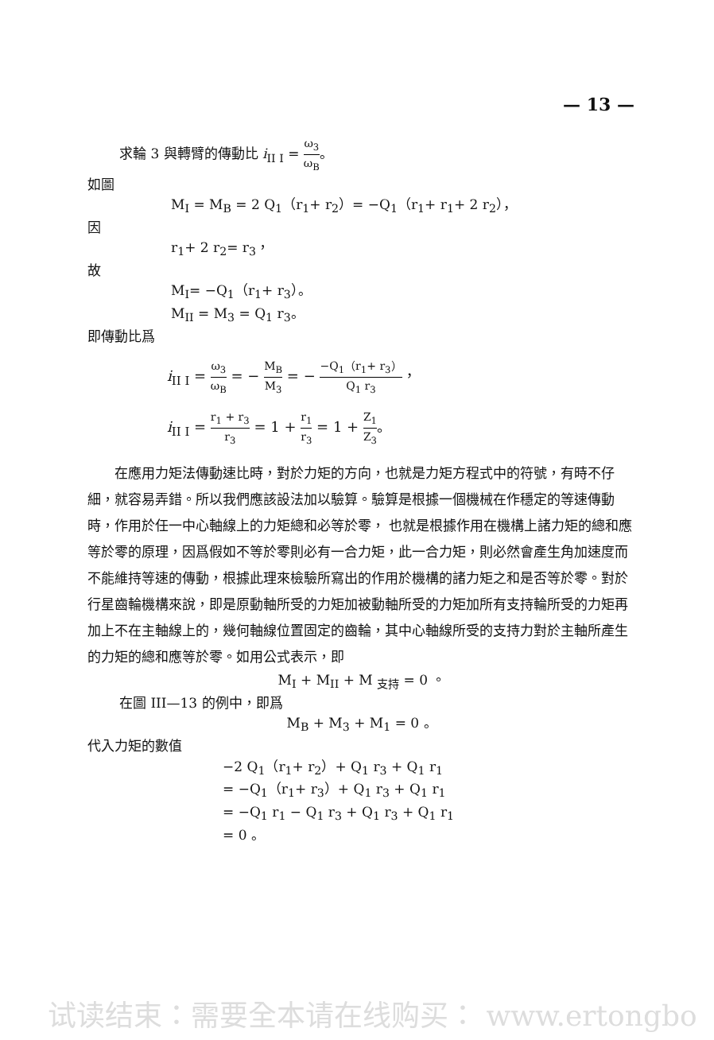— 13 —
求輪 3 與轉臂的傳動比 i<sub>II I</sub> = ω<sub>3</sub> ω<sub>B</sub>。
如圖
M<sub>I</sub> = M<sub>B</sub> = 2 Q<sub>1</sub>（r<sub>1</sub>+ r<sub>2</sub>）= −Q<sub>1</sub>（r<sub>1</sub>+ r<sub>1</sub>+ 2 r<sub>2</sub>），
因
r<sub>1</sub>+ 2 r<sub>2</sub>= r<sub>3</sub>，
故
M<sub>I</sub>= −Q<sub>1</sub>（r<sub>1</sub>+ r<sub>3</sub>）。
M<sub>II</sub> = M<sub>3</sub> = Q<sub>1</sub> r<sub>3</sub>。
即傳動比爲
i<sub>II I</sub> = ω<sub>3</sub> ω<sub>B</sub> = − M<sub>B</sub> M<sub>3</sub> = − −Q<sub>1</sub>（r<sub>1</sub>+ r<sub>3</sub>） Q<sub>1</sub> r<sub>3</sub>，
i<sub>II I</sub> = r<sub>1</sub> + r<sub>3</sub> r<sub>3</sub> = 1 + r<sub>1</sub> r<sub>3</sub> = 1 + Z<sub>1</sub> Z<sub>3</sub>。
在應用力矩法傳動速比時，對於力矩的方向，也就是力矩方程式中的符號，有時不仔細，就容易弄錯。所以我們應該設法加以驗算。驗算是根據一個機械在作穩定的等速傳動時，作用於任一中心軸線上的力矩總和必等於零， 也就是根據作用在機構上諸力矩的總和應等於零的原理，因爲假如不等於零則必有一合力矩，此一合力矩，則必然會產生角加速度而不能維持等速的傳動，根據此理來檢驗所寫出的作用於機構的諸力矩之和是否等於零。對於行星齒輪機構來說，即是原動軸所受的力矩加被動軸所受的力矩加所有支持輪所受的力矩再加上不在主軸線上的，幾何軸線位置固定的齒輪，其中心軸線所受的支持力對於主軸所產生的力矩的總和應等於零。如用公式表示，即
M<sub>I</sub> + M<sub>II</sub> + M <sub>支持</sub> = 0 。
在圖 III—13 的例中，即爲
M<sub>B</sub> + M<sub>3</sub> + M<sub>1</sub> = 0 。
代入力矩的數值
−2 Q<sub>1</sub>（r<sub>1</sub>+ r<sub>2</sub>）+ Q<sub>1</sub> r<sub>3</sub> + Q<sub>1</sub> r<sub>1</sub>
= −Q<sub>1</sub>（r<sub>1</sub>+ r<sub>3</sub>）+ Q<sub>1</sub> r<sub>3</sub> + Q<sub>1</sub> r<sub>1</sub>
= −Q<sub>1</sub> r<sub>1</sub> − Q<sub>1</sub> r<sub>3</sub> + Q<sub>1</sub> r<sub>3</sub> + Q<sub>1</sub> r<sub>1</sub>
= 0 。
试读结束：需要全本请在线购买： www.ertongbo